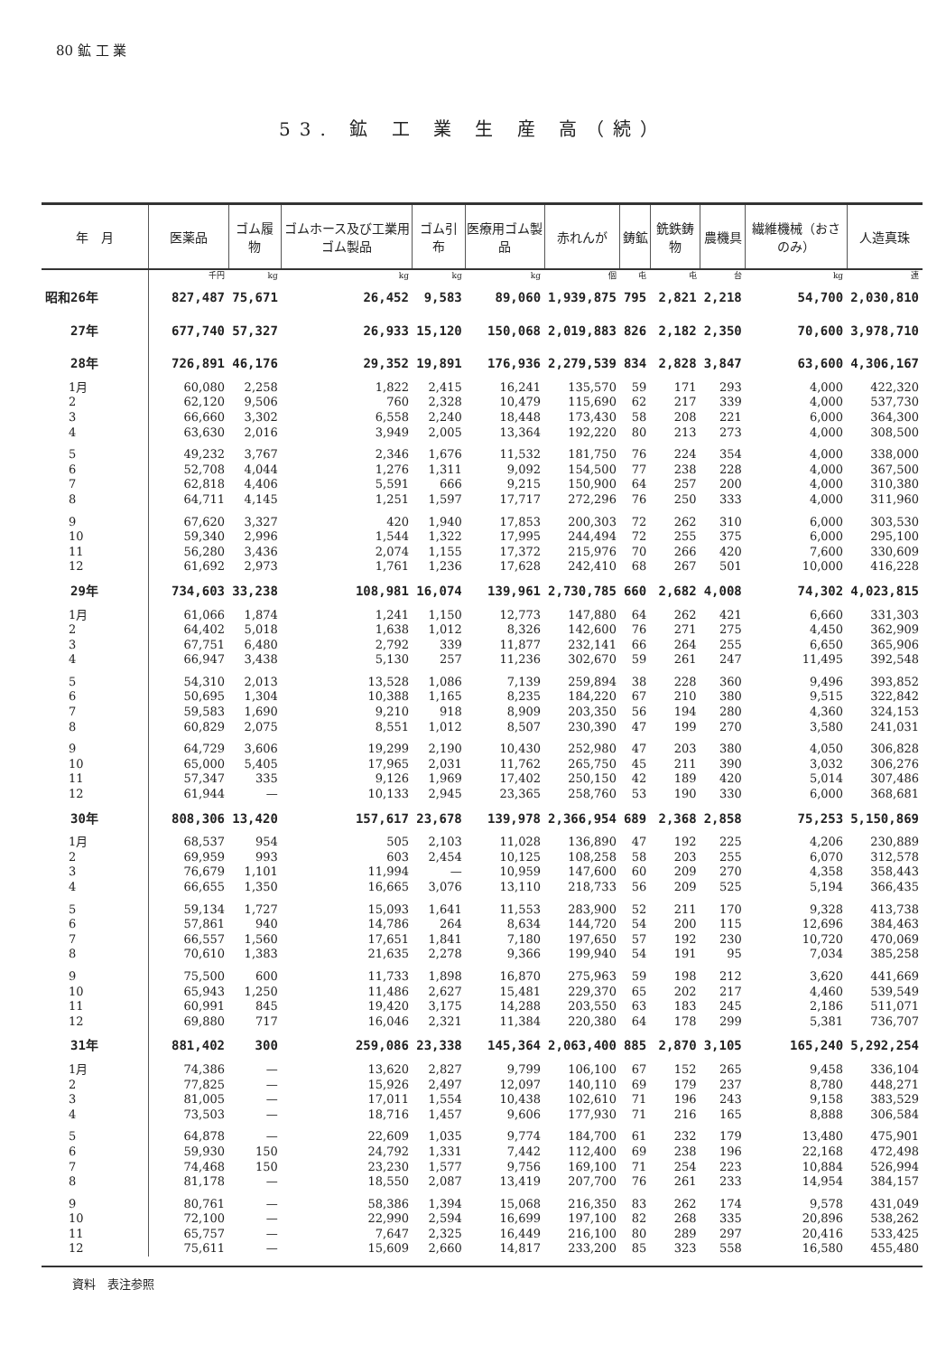80 鉱 工 業
53. 鉱 工 業 生 産 高（続）
| 年 月 | 医薬品 | ゴム履物 | ゴムホース及び工業用ゴム製品 | ゴム引布 | 医療用ゴム製品 | 赤れんが | 鋳鉱 | 銑鉄鋳物 | 農機具 | 繊維機械（おさのみ） | 人造真珠 |
| --- | --- | --- | --- | --- | --- | --- | --- | --- | --- | --- | --- |
| | 千円 | kg | kg | kg | kg | 個 | 屯 | 屯 | 台 | kg | 連 |
| 昭和26年 | 827,487 | 75,671 | 26,452 | 9,583 | 89,060 | 1,939,875 | 795 | 2,821 | 2,218 | 54,700 | 2,030,810 |
| 27年 | 677,740 | 57,327 | 26,933 | 15,120 | 150,068 | 2,019,883 | 826 | 2,182 | 2,350 | 70,600 | 3,978,710 |
| 28年 | 726,891 | 46,176 | 29,352 | 19,891 | 176,936 | 2,279,539 | 834 | 2,828 | 3,847 | 63,600 | 4,306,167 |
| 1月 | 60,080 | 2,258 | 1,822 | 2,415 | 16,241 | 135,570 | 59 | 171 | 293 | 4,000 | 422,320 |
| 2 | 62,120 | 9,506 | 760 | 2,328 | 10,479 | 115,690 | 62 | 217 | 339 | 4,000 | 537,730 |
| 3 | 66,660 | 3,302 | 6,558 | 2,240 | 18,448 | 173,430 | 58 | 208 | 221 | 6,000 | 364,300 |
| 4 | 63,630 | 2,016 | 3,949 | 2,005 | 13,364 | 192,220 | 80 | 213 | 273 | 4,000 | 308,500 |
| 5 | 49,232 | 3,767 | 2,346 | 1,676 | 11,532 | 181,750 | 76 | 224 | 354 | 4,000 | 338,000 |
| 6 | 52,708 | 4,044 | 1,276 | 1,311 | 9,092 | 154,500 | 77 | 238 | 228 | 4,000 | 367,500 |
| 7 | 62,818 | 4,406 | 5,591 | 666 | 9,215 | 150,900 | 64 | 257 | 200 | 4,000 | 310,380 |
| 8 | 64,711 | 4,145 | 1,251 | 1,597 | 17,717 | 272,296 | 76 | 250 | 333 | 4,000 | 311,960 |
| 9 | 67,620 | 3,327 | 420 | 1,940 | 17,853 | 200,303 | 72 | 262 | 310 | 6,000 | 303,530 |
| 10 | 59,340 | 2,996 | 1,544 | 1,322 | 17,995 | 244,494 | 72 | 255 | 375 | 6,000 | 295,100 |
| 11 | 56,280 | 3,436 | 2,074 | 1,155 | 17,372 | 215,976 | 70 | 266 | 420 | 7,600 | 330,609 |
| 12 | 61,692 | 2,973 | 1,761 | 1,236 | 17,628 | 242,410 | 68 | 267 | 501 | 10,000 | 416,228 |
| 29年 | 734,603 | 33,238 | 108,981 | 16,074 | 139,961 | 2,730,785 | 660 | 2,682 | 4,008 | 74,302 | 4,023,815 |
| 1月 | 61,066 | 1,874 | 1,241 | 1,150 | 12,773 | 147,880 | 64 | 262 | 421 | 6,660 | 331,303 |
| 2 | 64,402 | 5,018 | 1,638 | 1,012 | 8,326 | 142,600 | 76 | 271 | 275 | 4,450 | 362,909 |
| 3 | 67,751 | 6,480 | 2,792 | 339 | 11,877 | 232,141 | 66 | 264 | 255 | 6,650 | 365,906 |
| 4 | 66,947 | 3,438 | 5,130 | 257 | 11,236 | 302,670 | 59 | 261 | 247 | 11,495 | 392,548 |
| 5 | 54,310 | 2,013 | 13,528 | 1,086 | 7,139 | 259,894 | 38 | 228 | 360 | 9,496 | 393,852 |
| 6 | 50,695 | 1,304 | 10,388 | 1,165 | 8,235 | 184,220 | 67 | 210 | 380 | 9,515 | 322,842 |
| 7 | 59,583 | 1,690 | 9,210 | 918 | 8,909 | 203,350 | 56 | 194 | 280 | 4,360 | 324,153 |
| 8 | 60,829 | 2,075 | 8,551 | 1,012 | 8,507 | 230,390 | 47 | 199 | 270 | 3,580 | 241,031 |
| 9 | 64,729 | 3,606 | 19,299 | 2,190 | 10,430 | 252,980 | 47 | 203 | 380 | 4,050 | 306,828 |
| 10 | 65,000 | 5,405 | 17,965 | 2,031 | 11,762 | 265,750 | 45 | 211 | 390 | 3,032 | 306,276 |
| 11 | 57,347 | 335 | 9,126 | 1,969 | 17,402 | 250,150 | 42 | 189 | 420 | 5,014 | 307,486 |
| 12 | 61,944 | — | 10,133 | 2,945 | 23,365 | 258,760 | 53 | 190 | 330 | 6,000 | 368,681 |
| 30年 | 808,306 | 13,420 | 157,617 | 23,678 | 139,978 | 2,366,954 | 689 | 2,368 | 2,858 | 75,253 | 5,150,869 |
| 1月 | 68,537 | 954 | 505 | 2,103 | 11,028 | 136,890 | 47 | 192 | 225 | 4,206 | 230,889 |
| 2 | 69,959 | 993 | 603 | 2,454 | 10,125 | 108,258 | 58 | 203 | 255 | 6,070 | 312,578 |
| 3 | 76,679 | 1,101 | 11,994 | — | 10,959 | 147,600 | 60 | 209 | 270 | 4,358 | 358,443 |
| 4 | 66,655 | 1,350 | 16,665 | 3,076 | 13,110 | 218,733 | 56 | 209 | 525 | 5,194 | 366,435 |
| 5 | 59,134 | 1,727 | 15,093 | 1,641 | 11,553 | 283,900 | 52 | 211 | 170 | 9,328 | 413,738 |
| 6 | 57,861 | 940 | 14,786 | 264 | 8,634 | 144,720 | 54 | 200 | 115 | 12,696 | 384,463 |
| 7 | 66,557 | 1,560 | 17,651 | 1,841 | 7,180 | 197,650 | 57 | 192 | 230 | 10,720 | 470,069 |
| 8 | 70,610 | 1,383 | 21,635 | 2,278 | 9,366 | 199,940 | 54 | 191 | 95 | 7,034 | 385,258 |
| 9 | 75,500 | 600 | 11,733 | 1,898 | 16,870 | 275,963 | 59 | 198 | 212 | 3,620 | 441,669 |
| 10 | 65,943 | 1,250 | 11,486 | 2,627 | 15,481 | 229,370 | 65 | 202 | 217 | 4,460 | 539,549 |
| 11 | 60,991 | 845 | 19,420 | 3,175 | 14,288 | 203,550 | 63 | 183 | 245 | 2,186 | 511,071 |
| 12 | 69,880 | 717 | 16,046 | 2,321 | 11,384 | 220,380 | 64 | 178 | 299 | 5,381 | 736,707 |
| 31年 | 881,402 | 300 | 259,086 | 23,338 | 145,364 | 2,063,400 | 885 | 2,870 | 3,105 | 165,240 | 5,292,254 |
| 1月 | 74,386 | — | 13,620 | 2,827 | 9,799 | 106,100 | 67 | 152 | 265 | 9,458 | 336,104 |
| 2 | 77,825 | — | 15,926 | 2,497 | 12,097 | 140,110 | 69 | 179 | 237 | 8,780 | 448,271 |
| 3 | 81,005 | — | 17,011 | 1,554 | 10,438 | 102,610 | 71 | 196 | 243 | 9,158 | 383,529 |
| 4 | 73,503 | — | 18,716 | 1,457 | 9,606 | 177,930 | 71 | 216 | 165 | 8,888 | 306,584 |
| 5 | 64,878 | — | 22,609 | 1,035 | 9,774 | 184,700 | 61 | 232 | 179 | 13,480 | 475,901 |
| 6 | 59,930 | 150 | 24,792 | 1,331 | 7,442 | 112,400 | 69 | 238 | 196 | 22,168 | 472,498 |
| 7 | 74,468 | 150 | 23,230 | 1,577 | 9,756 | 169,100 | 71 | 254 | 223 | 10,884 | 526,994 |
| 8 | 81,178 | — | 18,550 | 2,087 | 13,419 | 207,700 | 76 | 261 | 233 | 14,954 | 384,157 |
| 9 | 80,761 | — | 58,386 | 1,394 | 15,068 | 216,350 | 83 | 262 | 174 | 9,578 | 431,049 |
| 10 | 72,100 | — | 22,990 | 2,594 | 16,699 | 197,100 | 82 | 268 | 335 | 20,896 | 538,262 |
| 11 | 65,757 | — | 7,647 | 2,325 | 16,449 | 216,100 | 80 | 289 | 297 | 20,416 | 533,425 |
| 12 | 75,611 | — | 15,609 | 2,660 | 14,817 | 233,200 | 85 | 323 | 558 | 16,580 | 455,480 |
資料　表注参照